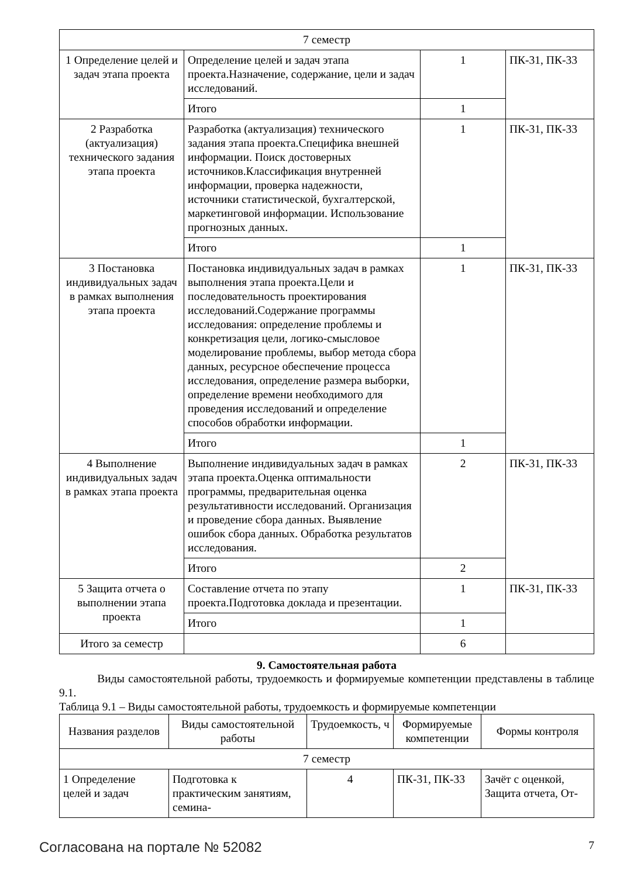| 7 семестр | | | |
| 1 Определение целей и задач этапа проекта | Определение целей и задач этапа проекта.Назначение, содержание, цели и задач исследований. | 1 | ПК-31, ПК-33 |
| | Итого | 1 | |
| 2 Разработка (актуализация) технического задания этапа проекта | Разработка (актуализация) технического задания этапа проекта.Специфика внешней информации. Поиск достоверных источников.Классификация внутренней информации, проверка надежности, источники статистической, бухгалтерской, маркетинговой информации. Использование прогнозных данных. | 1 | ПК-31, ПК-33 |
| | Итого | 1 | |
| 3 Постановка индивидуальных задач в рамках выполнения этапа проекта | Постановка индивидуальных задач в рамках выполнения этапа проекта.Цели и последовательность проектирования исследований.Содержание программы исследования: определение проблемы и конкретизация цели, логико-смысловое моделирование проблемы, выбор метода сбора данных, ресурсное обеспечение процесса исследования, определение размера выборки, определение времени необходимого для проведения исследований и определение способов обработки информации. | 1 | ПК-31, ПК-33 |
| | Итого | 1 | |
| 4 Выполнение индивидуальных задач в рамках этапа проекта | Выполнение индивидуальных задач в рамках этапа проекта.Оценка оптимальности программы, предварительная оценка результативности исследований. Организация и проведение сбора данных. Выявление ошибок сбора данных. Обработка результатов исследования. | 2 | ПК-31, ПК-33 |
| | Итого | 2 | |
| 5 Защита отчета о выполнении этапа проекта | Составление отчета по этапу проекта.Подготовка доклада и презентации. | 1 | ПК-31, ПК-33 |
| | Итого | 1 | |
| Итого за семестр | | 6 | |
9. Самостоятельная работа
Виды самостоятельной работы, трудоемкость и формируемые компетенции представлены в таблице 9.1.
Таблица 9.1 – Виды самостоятельной работы, трудоемкость и формируемые компетенции
| Названия разделов | Виды самостоятельной работы | Трудоемкость, ч | Формируемые компетенции | Формы контроля |
| --- | --- | --- | --- | --- |
| 7 семестр | | | | |
| 1 Определение целей и задач | Подготовка к практическим занятиям, семина- | 4 | ПК-31, ПК-33 | Зачёт с оценкой, Защита отчета, От- |
Согласована на портале № 52082 7